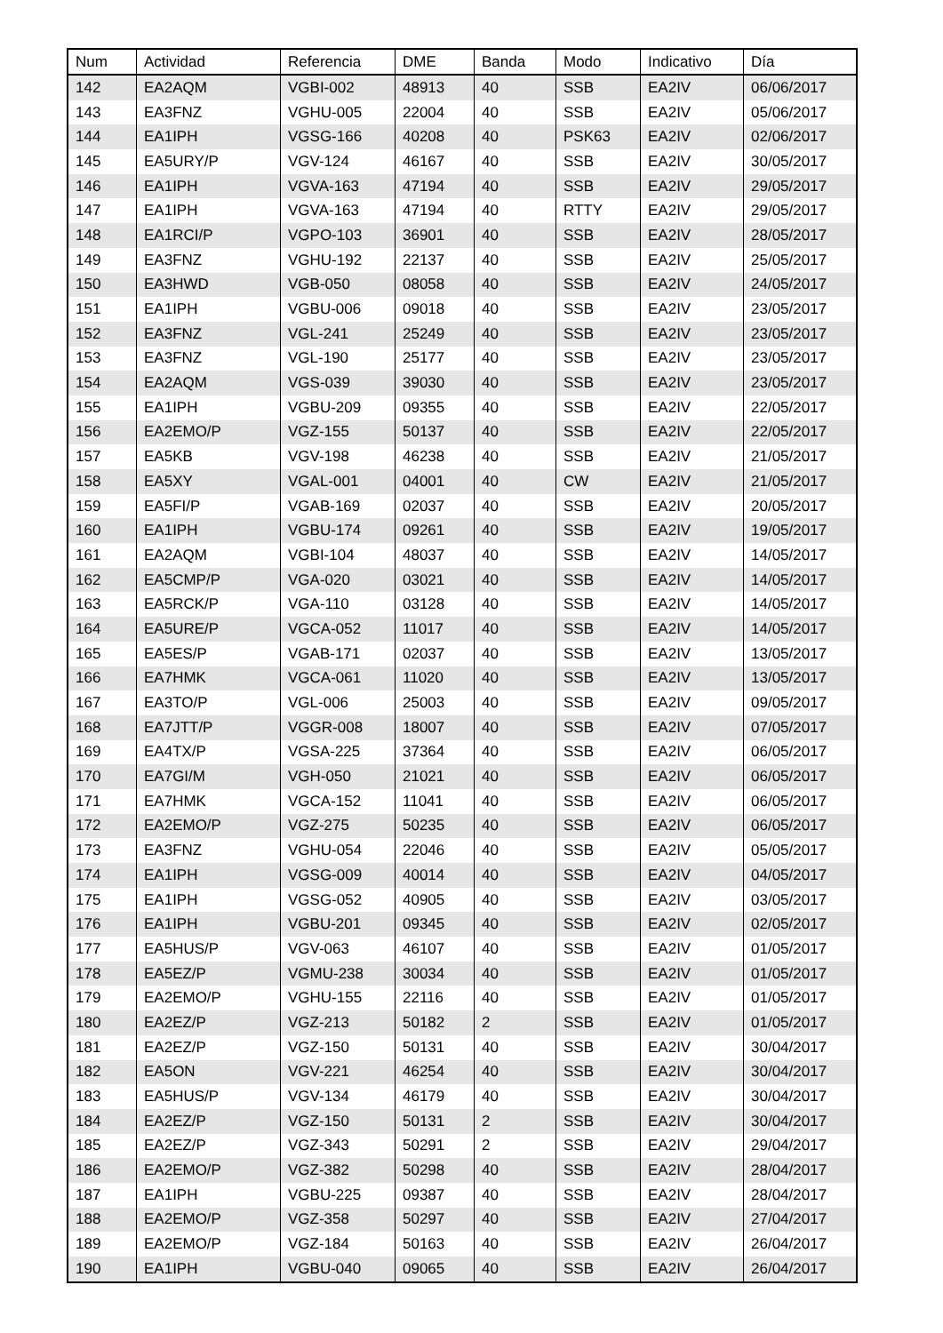| Num | Actividad | Referencia | DME | Banda | Modo | Indicativo | Día |
| --- | --- | --- | --- | --- | --- | --- | --- |
| 142 | EA2AQM | VGBI-002 | 48913 | 40 | SSB | EA2IV | 06/06/2017 |
| 143 | EA3FNZ | VGHU-005 | 22004 | 40 | SSB | EA2IV | 05/06/2017 |
| 144 | EA1IPH | VGSG-166 | 40208 | 40 | PSK63 | EA2IV | 02/06/2017 |
| 145 | EA5URY/P | VGV-124 | 46167 | 40 | SSB | EA2IV | 30/05/2017 |
| 146 | EA1IPH | VGVA-163 | 47194 | 40 | SSB | EA2IV | 29/05/2017 |
| 147 | EA1IPH | VGVA-163 | 47194 | 40 | RTTY | EA2IV | 29/05/2017 |
| 148 | EA1RCI/P | VGPO-103 | 36901 | 40 | SSB | EA2IV | 28/05/2017 |
| 149 | EA3FNZ | VGHU-192 | 22137 | 40 | SSB | EA2IV | 25/05/2017 |
| 150 | EA3HWD | VGB-050 | 08058 | 40 | SSB | EA2IV | 24/05/2017 |
| 151 | EA1IPH | VGBU-006 | 09018 | 40 | SSB | EA2IV | 23/05/2017 |
| 152 | EA3FNZ | VGL-241 | 25249 | 40 | SSB | EA2IV | 23/05/2017 |
| 153 | EA3FNZ | VGL-190 | 25177 | 40 | SSB | EA2IV | 23/05/2017 |
| 154 | EA2AQM | VGS-039 | 39030 | 40 | SSB | EA2IV | 23/05/2017 |
| 155 | EA1IPH | VGBU-209 | 09355 | 40 | SSB | EA2IV | 22/05/2017 |
| 156 | EA2EMO/P | VGZ-155 | 50137 | 40 | SSB | EA2IV | 22/05/2017 |
| 157 | EA5KB | VGV-198 | 46238 | 40 | SSB | EA2IV | 21/05/2017 |
| 158 | EA5XY | VGAL-001 | 04001 | 40 | CW | EA2IV | 21/05/2017 |
| 159 | EA5FI/P | VGAB-169 | 02037 | 40 | SSB | EA2IV | 20/05/2017 |
| 160 | EA1IPH | VGBU-174 | 09261 | 40 | SSB | EA2IV | 19/05/2017 |
| 161 | EA2AQM | VGBI-104 | 48037 | 40 | SSB | EA2IV | 14/05/2017 |
| 162 | EA5CMP/P | VGA-020 | 03021 | 40 | SSB | EA2IV | 14/05/2017 |
| 163 | EA5RCK/P | VGA-110 | 03128 | 40 | SSB | EA2IV | 14/05/2017 |
| 164 | EA5URE/P | VGCA-052 | 11017 | 40 | SSB | EA2IV | 14/05/2017 |
| 165 | EA5ES/P | VGAB-171 | 02037 | 40 | SSB | EA2IV | 13/05/2017 |
| 166 | EA7HMK | VGCA-061 | 11020 | 40 | SSB | EA2IV | 13/05/2017 |
| 167 | EA3TO/P | VGL-006 | 25003 | 40 | SSB | EA2IV | 09/05/2017 |
| 168 | EA7JTT/P | VGGR-008 | 18007 | 40 | SSB | EA2IV | 07/05/2017 |
| 169 | EA4TX/P | VGSA-225 | 37364 | 40 | SSB | EA2IV | 06/05/2017 |
| 170 | EA7GI/M | VGH-050 | 21021 | 40 | SSB | EA2IV | 06/05/2017 |
| 171 | EA7HMK | VGCA-152 | 11041 | 40 | SSB | EA2IV | 06/05/2017 |
| 172 | EA2EMO/P | VGZ-275 | 50235 | 40 | SSB | EA2IV | 06/05/2017 |
| 173 | EA3FNZ | VGHU-054 | 22046 | 40 | SSB | EA2IV | 05/05/2017 |
| 174 | EA1IPH | VGSG-009 | 40014 | 40 | SSB | EA2IV | 04/05/2017 |
| 175 | EA1IPH | VGSG-052 | 40905 | 40 | SSB | EA2IV | 03/05/2017 |
| 176 | EA1IPH | VGBU-201 | 09345 | 40 | SSB | EA2IV | 02/05/2017 |
| 177 | EA5HUS/P | VGV-063 | 46107 | 40 | SSB | EA2IV | 01/05/2017 |
| 178 | EA5EZ/P | VGMU-238 | 30034 | 40 | SSB | EA2IV | 01/05/2017 |
| 179 | EA2EMO/P | VGHU-155 | 22116 | 40 | SSB | EA2IV | 01/05/2017 |
| 180 | EA2EZ/P | VGZ-213 | 50182 | 2 | SSB | EA2IV | 01/05/2017 |
| 181 | EA2EZ/P | VGZ-150 | 50131 | 40 | SSB | EA2IV | 30/04/2017 |
| 182 | EA5ON | VGV-221 | 46254 | 40 | SSB | EA2IV | 30/04/2017 |
| 183 | EA5HUS/P | VGV-134 | 46179 | 40 | SSB | EA2IV | 30/04/2017 |
| 184 | EA2EZ/P | VGZ-150 | 50131 | 2 | SSB | EA2IV | 30/04/2017 |
| 185 | EA2EZ/P | VGZ-343 | 50291 | 2 | SSB | EA2IV | 29/04/2017 |
| 186 | EA2EMO/P | VGZ-382 | 50298 | 40 | SSB | EA2IV | 28/04/2017 |
| 187 | EA1IPH | VGBU-225 | 09387 | 40 | SSB | EA2IV | 28/04/2017 |
| 188 | EA2EMO/P | VGZ-358 | 50297 | 40 | SSB | EA2IV | 27/04/2017 |
| 189 | EA2EMO/P | VGZ-184 | 50163 | 40 | SSB | EA2IV | 26/04/2017 |
| 190 | EA1IPH | VGBU-040 | 09065 | 40 | SSB | EA2IV | 26/04/2017 |